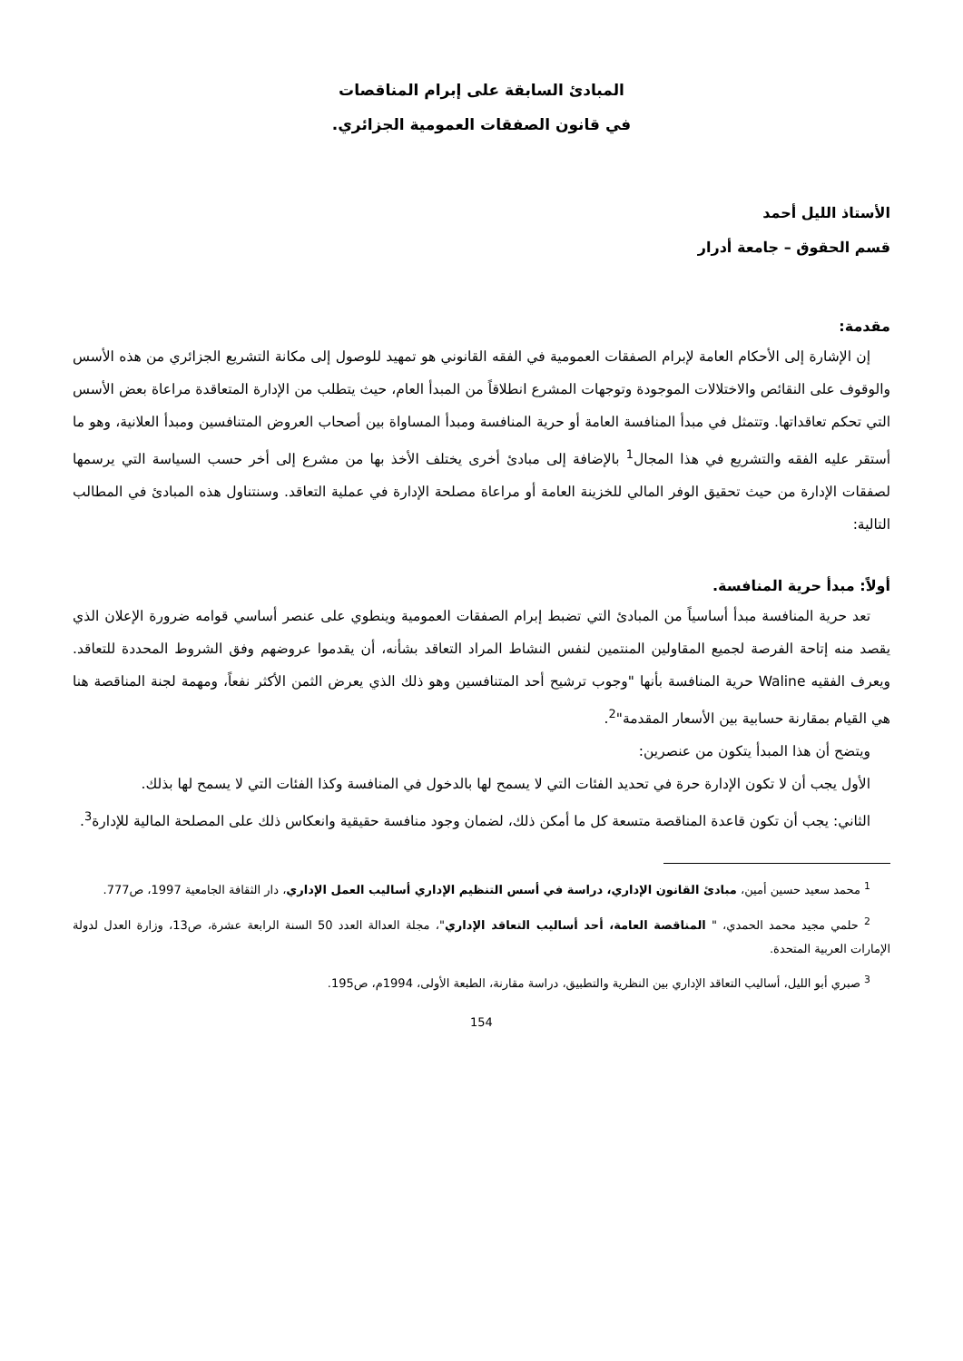المبادئ السابقة على إبرام المناقصات
في قانون الصفقات العمومية الجزائري.
الأستاذ الليل أحمد
قسم الحقوق – جامعة أدرار
مقدمة:
إن الإشارة إلى الأحكام العامة لإبرام الصفقات العمومية في الفقه القانوني هو تمهيد للوصول إلى مكانة التشريع الجزائري من هذه الأسس والوقوف على النقائص والاختلالات الموجودة وتوجهات المشرع انطلاقاً من المبدأ العام، حيث يتطلب من الإدارة المتعاقدة مراعاة بعض الأسس التي تحكم تعاقداتها. وتتمثل في مبدأ المنافسة العامة أو حرية المنافسة ومبدأ المساواة بين أصحاب العروض المتنافسين ومبدأ العلانية، وهو ما أستقر عليه الفقه والتشريع في هذا المجال<sup>1</sup> بالإضافة إلى مبادئ أخرى يختلف الأخذ بها من مشرع إلى أخر حسب السياسة التي يرسمها لصفقات الإدارة من حيث تحقيق الوفر المالي للخزينة العامة أو مراعاة مصلحة الإدارة في عملية التعاقد. وسنتناول هذه المبادئ في المطالب التالية:
أولاً: مبدأ حرية المنافسة.
تعد حرية المنافسة مبدأ أساسياً من المبادئ التي تضبط إبرام الصفقات العمومية وينطوي على عنصر أساسي قوامه ضرورة الإعلان الذي يقصد منه إتاحة الفرصة لجميع المقاولين المنتمين لنفس النشاط المراد التعاقد بشأنه، أن يقدموا عروضهم وفق الشروط المحددة للتعاقد. ويعرف الفقيه Waline حرية المنافسة بأنها "وجوب ترشيح أحد المتنافسين وهو ذلك الذي يعرض الثمن الأكثر نفعاً، ومهمة لجنة المناقصة هنا هي القيام بمقارنة حسابية بين الأسعار المقدمة"<sup>2</sup>.
ويتضح أن هذا المبدأ يتكون من عنصرين:
الأول يجب أن لا تكون الإدارة حرة في تحديد الفئات التي لا يسمح لها بالدخول في المنافسة وكذا الفئات التي لا يسمح لها بذلك.
الثاني: يجب أن تكون قاعدة المناقصة متسعة كل ما أمكن ذلك، لضمان وجود منافسة حقيقية وانعكاس ذلك على المصلحة المالية للإدارة<sup>3</sup>.
<sup>1</sup> محمد سعيد حسين أمين، مبادئ القانون الإداري، دراسة في أسس التنظيم الإداري أساليب العمل الإداري، دار الثقافة الجامعية 1997، ص777.
<sup>2</sup> حلمي مجيد محمد الحمدي، " المناقصة العامة، أحد أساليب التعاقد الإداري"، مجلة العدالة العدد 50 السنة الرابعة عشرة، ص13، وزارة العدل لدولة الإمارات العربية المتحدة.
<sup>3</sup> صبري أبو الليل، أساليب التعاقد الإداري بين النظرية والتطبيق، دراسة مقارنة، الطبعة الأولى، 1994م، ص195.
154